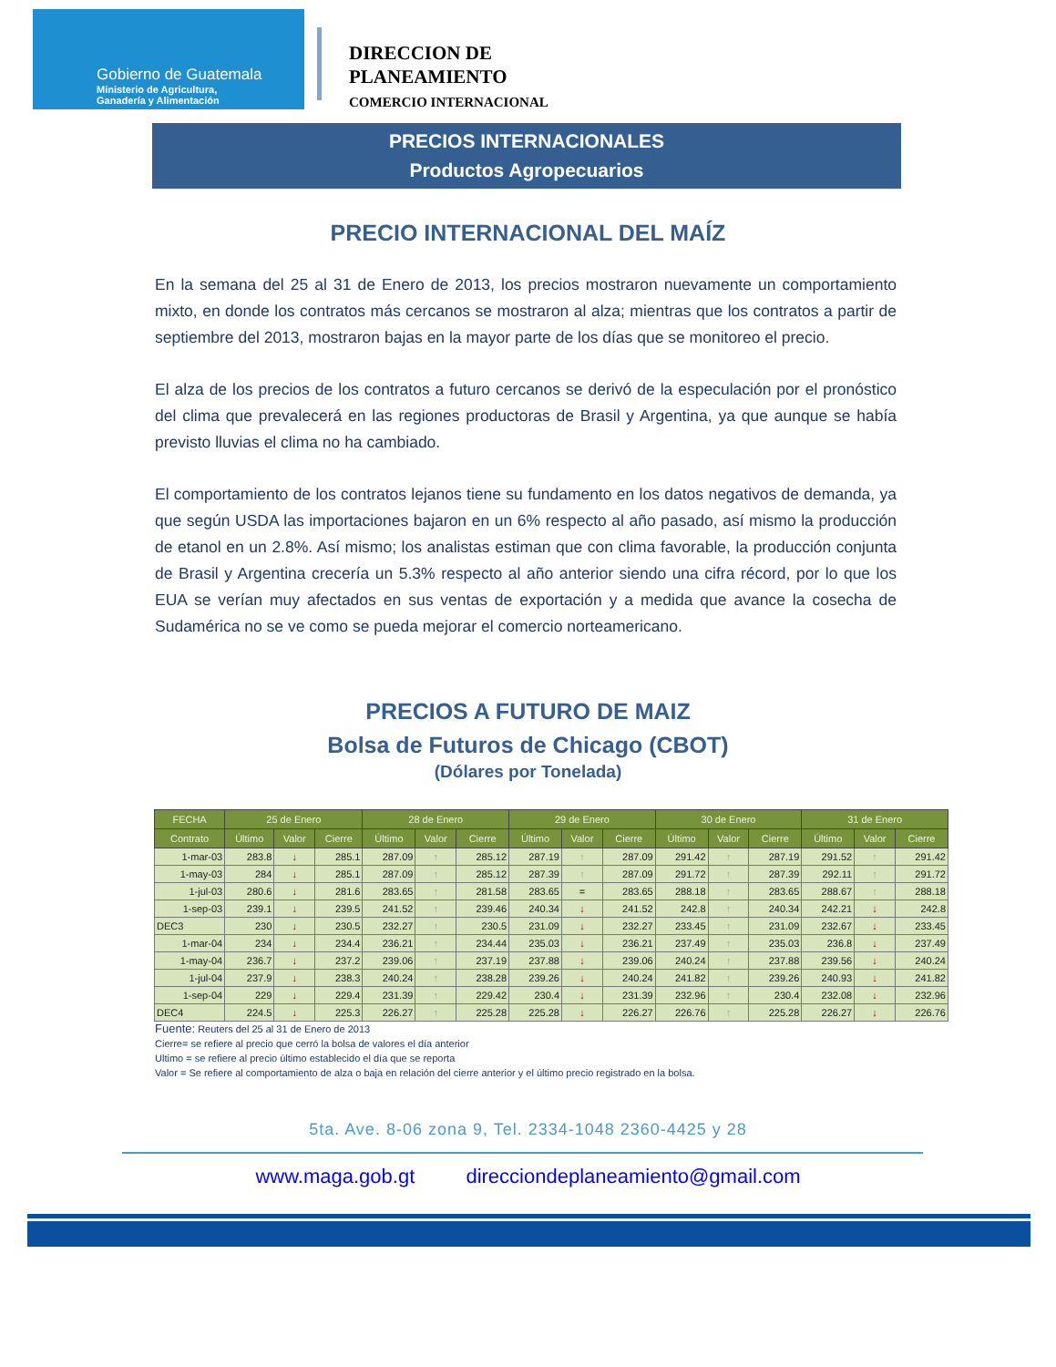Gobierno de Guatemala
Ministerio de Agricultura,
Ganadería y Alimentación
DIRECCION DE
PLANEAMIENTO
COMERCIO INTERNACIONAL
PRECIOS INTERNACIONALES
Productos Agropecuarios
PRECIO INTERNACIONAL DEL MAÍZ
En la semana del 25 al 31 de Enero de 2013, los precios mostraron nuevamente un comportamiento mixto, en donde los contratos más cercanos se mostraron al alza; mientras que los contratos a partir de septiembre del 2013, mostraron bajas en la mayor parte de los días que se monitoreo el precio.
El alza de los precios de los contratos a futuro cercanos se derivó de la especulación por el pronóstico del clima que prevalecerá en las regiones productoras de Brasil y Argentina, ya que aunque se había previsto lluvias el clima no ha cambiado.
El comportamiento de los contratos lejanos tiene su fundamento en los datos negativos de demanda, ya que según USDA las importaciones bajaron en un 6% respecto al año pasado, así mismo la producción de etanol en un 2.8%. Así mismo; los analistas estiman que con clima favorable, la producción conjunta de Brasil y Argentina crecería un 5.3% respecto al año anterior siendo una cifra récord, por lo que los EUA se verían muy afectados en sus ventas de exportación y a medida que avance la cosecha de Sudamérica no se ve como se pueda mejorar el comercio norteamericano.
PRECIOS A FUTURO DE MAIZ
Bolsa de Futuros de Chicago (CBOT)
(Dólares por Tonelada)
| FECHA | 25 de Enero | | | 28 de Enero | | | 29 de Enero | | | 30 de Enero | | | 31 de Enero | | |
| --- | --- | --- | --- | --- | --- | --- | --- | --- | --- | --- | --- | --- | --- | --- | --- |
| Contrato | Último | Valor | Cierre | Último | Valor | Cierre | Último | Valor | Cierre | Último | Valor | Cierre | Último | Valor | Cierre |
| 1-mar-03 | 283.8 | ↓ | 285.1 | 287.09 | ↑ | 285.12 | 287.19 | ↑ | 287.09 | 291.42 | ↑ | 287.19 | 291.52 | ↑ | 291.42 |
| 1-may-03 | 284 | ↓ | 285.1 | 287.09 | ↑ | 285.12 | 287.39 | ↑ | 287.09 | 291.72 | ↑ | 287.39 | 292.11 | ↑ | 291.72 |
| 1-jul-03 | 280.6 | ↓ | 281.6 | 283.65 | ↑ | 281.58 | 283.65 | = | 283.65 | 288.18 | ↑ | 283.65 | 288.67 | ↑ | 288.18 |
| 1-sep-03 | 239.1 | ↓ | 239.5 | 241.52 | ↑ | 239.46 | 240.34 | ↓ | 241.52 | 242.8 | ↑ | 240.34 | 242.21 | ↓ | 242.8 |
| DEC3 | 230 | ↓ | 230.5 | 232.27 | ↑ | 230.5 | 231.09 | ↓ | 232.27 | 233.45 | ↑ | 231.09 | 232.67 | ↓ | 233.45 |
| 1-mar-04 | 234 | ↓ | 234.4 | 236.21 | ↑ | 234.44 | 235.03 | ↓ | 236.21 | 237.49 | ↑ | 235.03 | 236.8 | ↓ | 237.49 |
| 1-may-04 | 236.7 | ↓ | 237.2 | 239.06 | ↑ | 237.19 | 237.88 | ↓ | 239.06 | 240.24 | ↑ | 237.88 | 239.56 | ↓ | 240.24 |
| 1-jul-04 | 237.9 | ↓ | 238.3 | 240.24 | ↑ | 238.28 | 239.26 | ↓ | 240.24 | 241.82 | ↑ | 239.26 | 240.93 | ↓ | 241.82 |
| 1-sep-04 | 229 | ↓ | 229.4 | 231.39 | ↑ | 229.42 | 230.4 | ↓ | 231.39 | 232.96 | ↑ | 230.4 | 232.08 | ↓ | 232.96 |
| DEC4 | 224.5 | ↓ | 225.3 | 226.27 | ↑ | 225.28 | 225.28 | ↓ | 226.27 | 226.76 | ↑ | 225.28 | 226.27 | ↓ | 226.76 |
Fuente: Reuters del 25 al 31 de Enero de 2013
Cierre= se refiere al precio que cerró la bolsa de valores el día anterior
Ultimo = se refiere al precio último establecido el día que se reporta
Valor = Se refiere al comportamiento de alza o baja en relación del cierre anterior y el último precio registrado en la bolsa.
5ta. Ave. 8-06 zona 9, Tel. 2334-1048 2360-4425 y 28
www.maga.gob.gt direcciondeplaneamiento@gmail.com